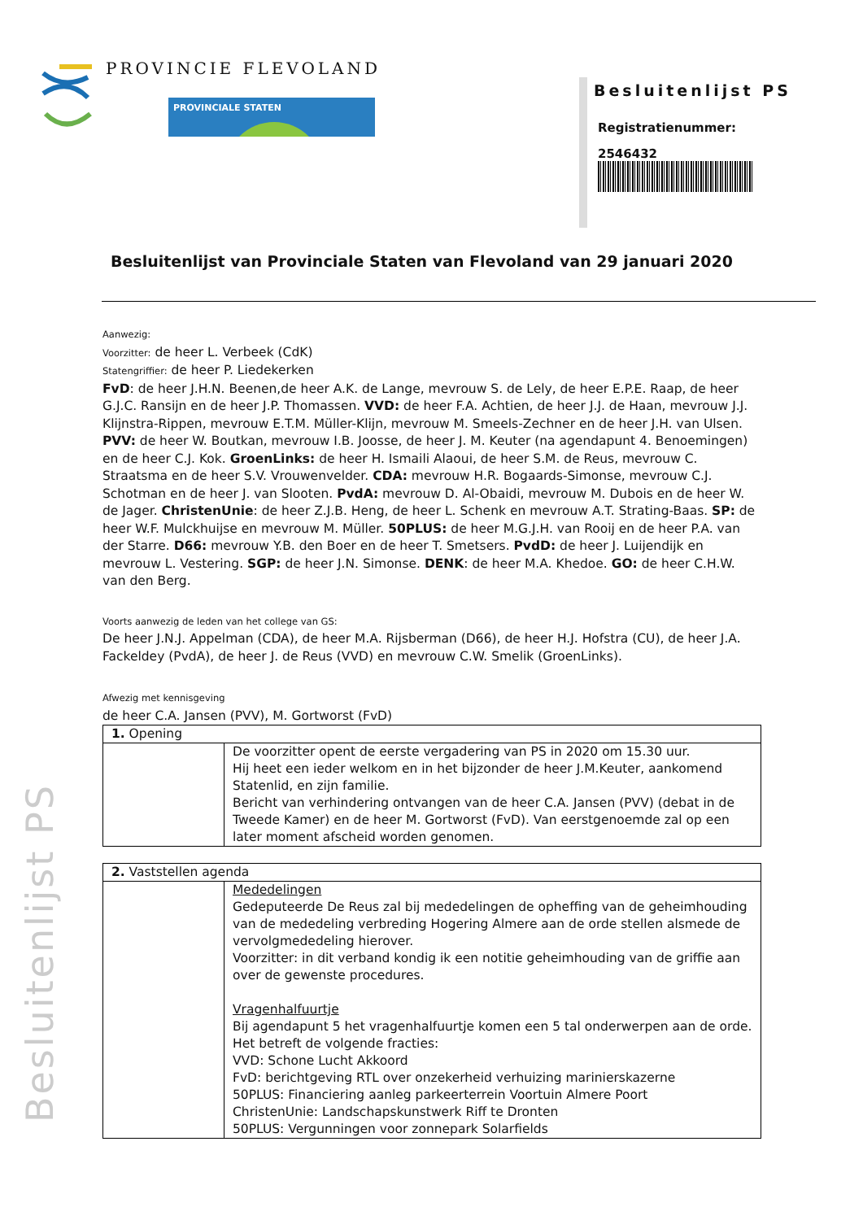PROVINCIE FLEVOLAND
PROVINCIALE STATEN
Besluitenlijst PS
Registratienummer:
2546432
Besluitenlijst van Provinciale Staten van Flevoland van 29 januari 2020
Aanwezig:
Voorzitter: de heer L. Verbeek (CdK)
Statengriffier: de heer P. Liedekerken
FvD: de heer J.H.N. Beenen,de heer A.K. de Lange, mevrouw S. de Lely, de heer E.P.E. Raap, de heer G.J.C. Ransijn en de heer J.P. Thomassen. VVD: de heer F.A. Achtien, de heer J.J. de Haan, mevrouw J.J. Klijnstra-Rippen, mevrouw E.T.M. Müller-Klijn, mevrouw M. Smeels-Zechner en de heer J.H. van Ulsen. PVV: de heer W. Boutkan, mevrouw I.B. Joosse, de heer J. M. Keuter (na agendapunt 4. Benoemingen) en de heer C.J. Kok. GroenLinks: de heer H. Ismaili Alaoui, de heer S.M. de Reus, mevrouw C. Straatsma en de heer S.V. Vrouwenvelder. CDA: mevrouw H.R. Bogaards-Simonse, mevrouw C.J. Schotman en de heer J. van Slooten. PvdA: mevrouw D. Al-Obaidi, mevrouw M. Dubois en de heer W. de Jager. ChristenUnie: de heer Z.J.B. Heng, de heer L. Schenk en mevrouw A.T. Strating-Baas. SP: de heer W.F. Mulckhuijse en mevrouw M. Müller. 50PLUS: de heer M.G.J.H. van Rooij en de heer P.A. van der Starre. D66: mevrouw Y.B. den Boer en de heer T. Smetsers. PvdD: de heer J. Luijendijk en mevrouw L. Vestering. SGP: de heer J.N. Simonse. DENK: de heer M.A. Khedoe. GO: de heer C.H.W. van den Berg.
Voorts aanwezig de leden van het college van GS:
De heer J.N.J. Appelman (CDA), de heer M.A. Rijsberman (D66), de heer H.J. Hofstra (CU), de heer J.A. Fackeldey (PvdA), de heer J. de Reus (VVD) en mevrouw C.W. Smelik (GroenLinks).
Afwezig met kennisgeving
de heer C.A. Jansen (PVV), M. Gortworst (FvD)
| 1. Opening | |
| | De voorzitter opent de eerste vergadering van PS in 2020 om 15.30 uur. Hij heet een ieder welkom en in het bijzonder de heer J.M.Keuter, aankomend Statenlid, en zijn familie. Bericht van verhindering ontvangen van de heer C.A. Jansen (PVV) (debat in de Tweede Kamer) en de heer M. Gortworst (FvD). Van eerstgenoemde zal op een later moment afscheid worden genomen. |
| 2. Vaststellen agenda | |
| | Mededelingen Gedeputeerde De Reus zal bij mededelingen de opheffing van de geheimhouding van de mededeling verbreding Hogering Almere aan de orde stellen alsmede de vervolgmededeling hierover. Voorzitter: in dit verband kondig ik een notitie geheimhouding van de griffie aan over de gewenste procedures. Vragenhalfuurtje Bij agendapunt 5 het vragenhalfuurtje komen een 5 tal onderwerpen aan de orde. Het betreft de volgende fracties: VVD: Schone Lucht Akkoord FvD: berichtgeving RTL over onzekerheid verhuizing marinierskazerne 50PLUS: Financiering aanleg parkeerterrein Voortuin Almere Poort ChristenUnie: Landschapskunstwerk Riff te Dronten 50PLUS: Vergunningen voor zonnepark Solarfields |
Besluitenlijst PS